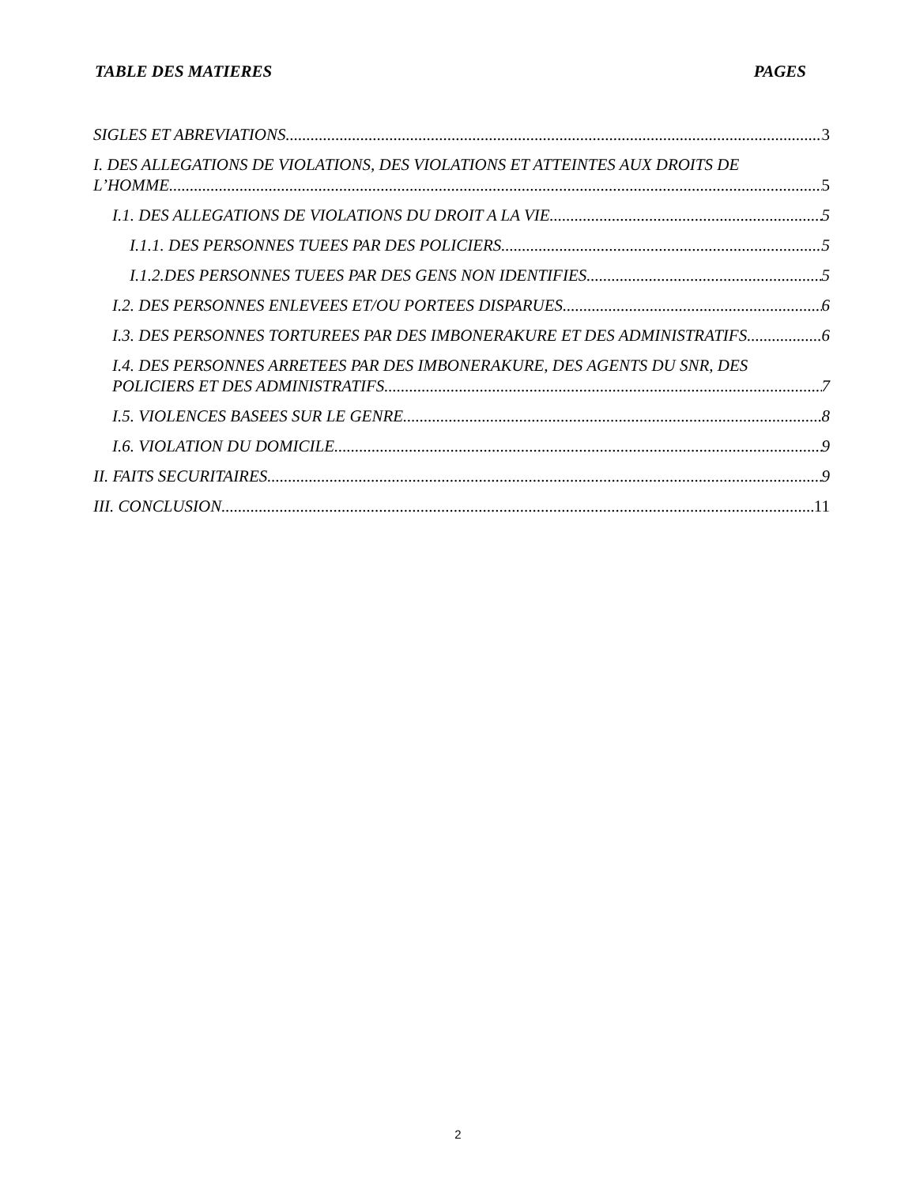TABLE DES MATIERES PAGES
SIGLES ET ABREVIATIONS 3
I. DES ALLEGATIONS DE VIOLATIONS, DES VIOLATIONS ET ATTEINTES AUX DROITS DE
L’HOMME 5
I.1. DES ALLEGATIONS DE VIOLATIONS DU DROIT A LA VIE 5
I.1.1. DES PERSONNES TUEES PAR DES POLICIERS 5
I.1.2.DES PERSONNES TUEES PAR DES GENS NON IDENTIFIES 5
I.2. DES PERSONNES ENLEVEES ET/OU PORTEES DISPARUES 6
I.3. DES PERSONNES TORTUREES PAR DES IMBONERAKURE ET DES ADMINISTRATIFS 6
I.4. DES PERSONNES ARRETEES PAR DES IMBONERAKURE, DES AGENTS DU SNR, DES
POLICIERS ET DES ADMINISTRATIFS 7
I.5. VIOLENCES BASEES SUR LE GENRE 8
I.6. VIOLATION DU DOMICILE 9
II. FAITS SECURITAIRES 9
III. CONCLUSION 11
2